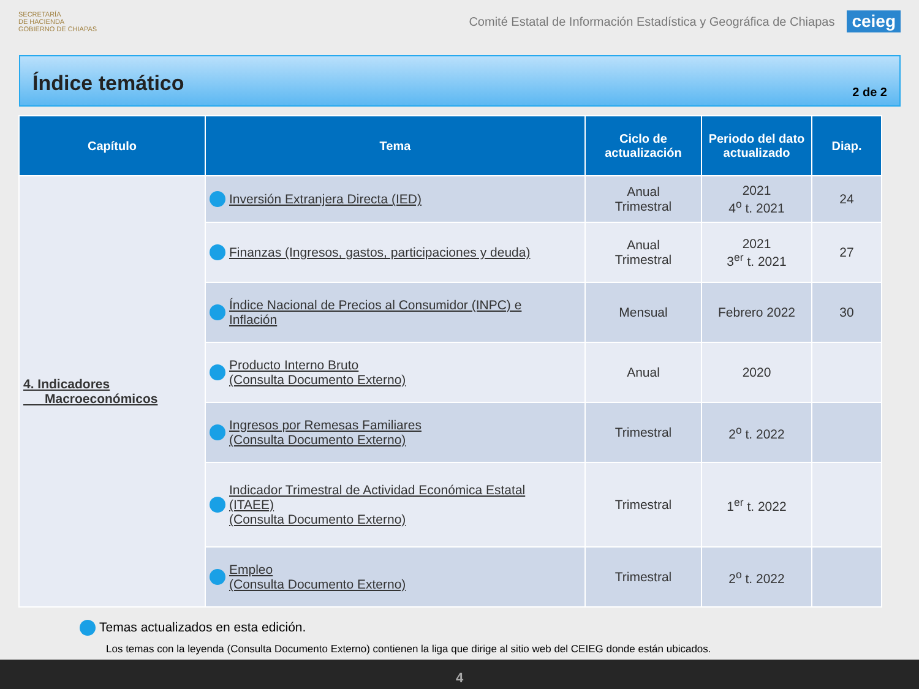SECRETARÍA
DE HACIENDA
GOBIERNO DE CHIAPAS
Comité Estatal de Información Estadística y Geográfica de Chiapas
ceieg
Índice temático
2 de 2
| Capítulo | Tema | Ciclo de actualización | Periodo del dato actualizado | Diap. |
| --- | --- | --- | --- | --- |
| 4. Indicadores Macroeconómicos | Inversión Extranjera Directa (IED) | Anual Trimestral | 2021 4<sup>o</sup> t. 2021 | 24 |
| | Finanzas (Ingresos, gastos, participaciones y deuda) | Anual Trimestral | 2021 3<sup>er</sup> t. 2021 | 27 |
| | Índice Nacional de Precios al Consumidor (INPC) e Inflación | Mensual | Febrero 2022 | 30 |
| | Producto Interno Bruto (Consulta Documento Externo) | Anual | 2020 | |
| | Ingresos por Remesas Familiares (Consulta Documento Externo) | Trimestral | 2<sup>o</sup> t. 2022 | |
| | Indicador Trimestral de Actividad Económica Estatal (ITAEE) (Consulta Documento Externo) | Trimestral | 1<sup>er</sup> t. 2022 | |
| | Empleo (Consulta Documento Externo) | Trimestral | 2<sup>o</sup> t. 2022 | |
Temas actualizados en esta edición.
Los temas con la leyenda (Consulta Documento Externo) contienen la liga que dirige al sitio web del CEIEG donde están ubicados.
4